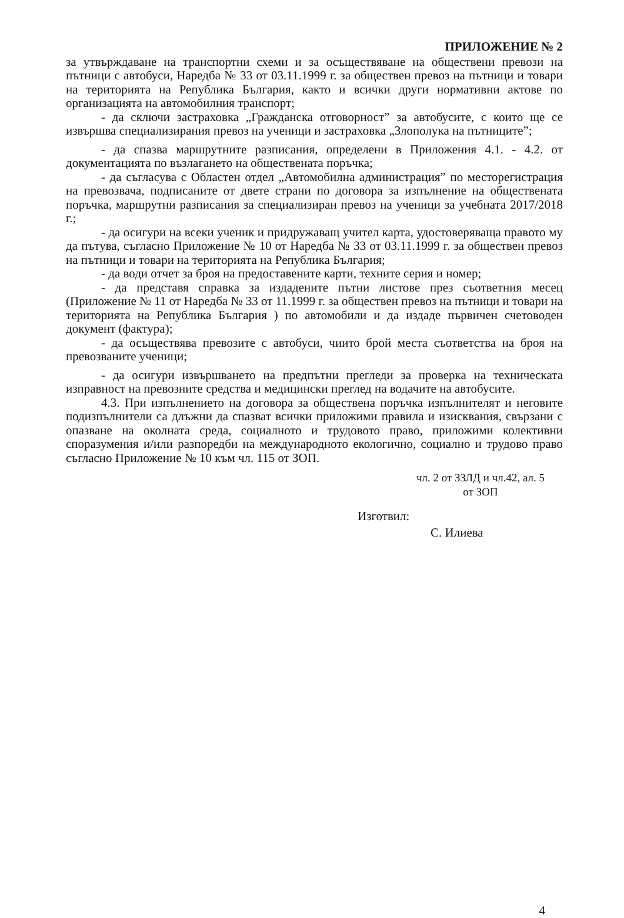ПРИЛОЖЕНИЕ № 2
за утвърждаване на транспортни схеми и за осъществяване на обществени превози на пътници с автобуси, Наредба № 33 от 03.11.1999 г. за обществен превоз на пътници и товари на територията на Република България, както и всички други нормативни актове по организацията на автомобилния транспорт;
- да сключи застраховка „Гражданска отговорност” за автобусите, с които ще се извършва специализирания превоз на ученици и застраховка „Злополука на пътниците”;
- да спазва маршрутните разписания, определени в Приложения 4.1. - 4.2. от документацията по възлагането на обществената поръчка;
- да съгласува с Областен отдел „Автомобилна администрация” по месторегистрация на превозвача, подписаните от двете страни по договора за изпълнение на обществената поръчка, маршрутни разписания за специализиран превоз на ученици за учебната 2017/2018 г.;
- да осигури на всеки ученик и придружаващ учител карта, удостоверяваща правото му да пътува, съгласно Приложение № 10 от Наредба № 33 от 03.11.1999 г. за обществен превоз на пътници и товари на територията на Република България;
- да води отчет за броя на предоставените карти, техните серия и номер;
- да представя справка за издадените пътни листове през съответния месец (Приложение № 11 от Наредба № 33 от 11.1999 г. за обществен превоз на пътници и товари на територията на Република България ) по автомобили и да издаде първичен счетоводен документ (фактура);
- да осъществява превозите с автобуси, чиито брой места съответства на броя на превозваните ученици;
- да осигури извършването на предпътни прегледи за проверка на техническата изправност на превозните средства и медицински преглед на водачите на автобусите.
4.3. При изпълнението на договора за обществена поръчка изпълнителят и неговите подизпълнители са длъжни да спазват всички приложими правила и изисквания, свързани с опазване на околната среда, социалното и трудовото право, приложими колективни споразумения и/или разпоредби на международното екологично, социално и трудово право съгласно Приложение № 10 към чл. 115 от ЗОП.
чл. 2 от ЗЗЛД и чл.42, ал. 5 от ЗОП
Изготвил:
С. Илиева
4